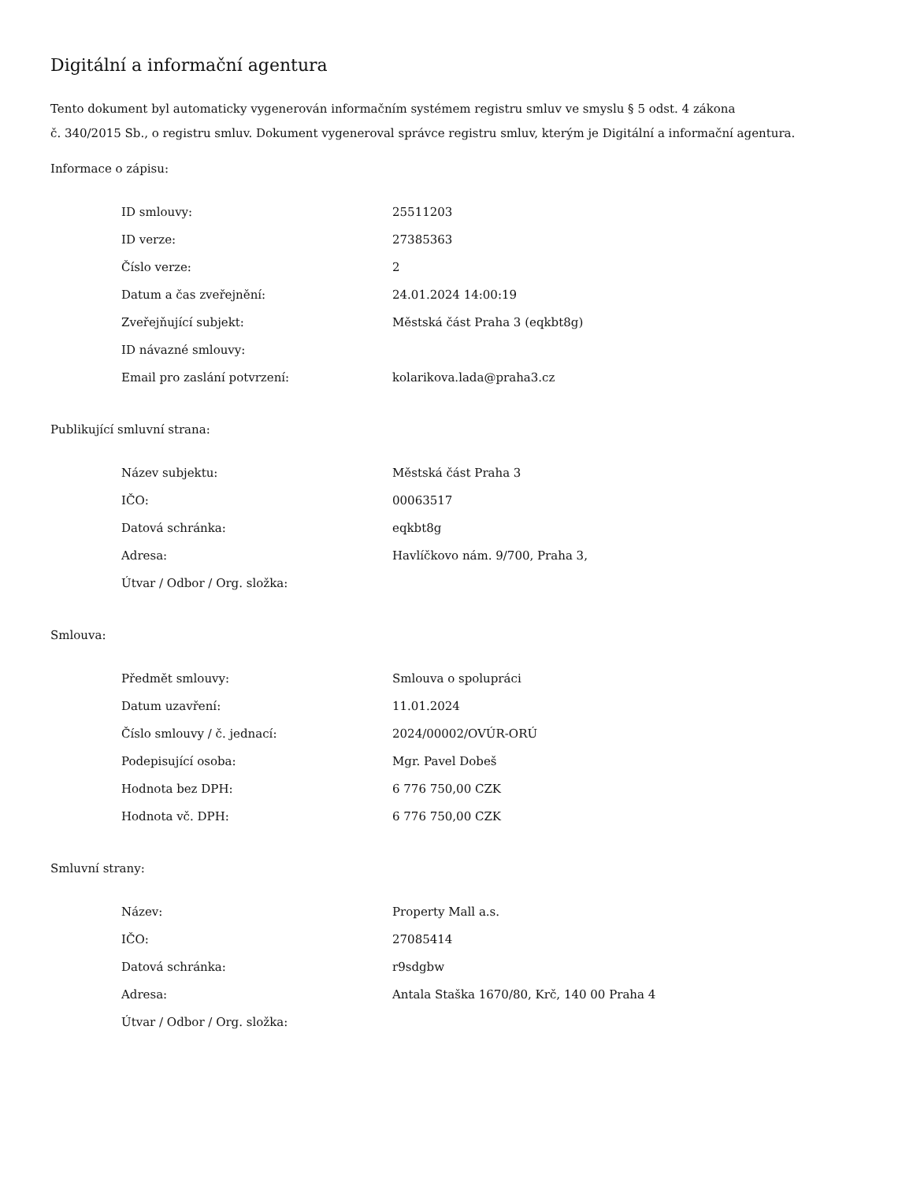Digitální a informační agentura
Tento dokument byl automaticky vygenerován informačním systémem registru smluv ve smyslu § 5 odst. 4 zákona
č. 340/2015 Sb., o registru smluv. Dokument vygeneroval správce registru smluv, kterým je Digitální a informační agentura.
Informace o zápisu:
| ID smlouvy: | 25511203 |
| ID verze: | 27385363 |
| Číslo verze: | 2 |
| Datum a čas zveřejnění: | 24.01.2024 14:00:19 |
| Zveřejňující subjekt: | Městská část Praha 3 (eqkbt8g) |
| ID návazné smlouvy: | |
| Email pro zaslání potvrzení: | kolarikova.lada@praha3.cz |
Publikující smluvní strana:
| Název subjektu: | Městská část Praha 3 |
| IČO: | 00063517 |
| Datová schránka: | eqkbt8g |
| Adresa: | Havlíčkovo nám. 9/700, Praha 3, |
| Útvar / Odbor / Org. složka: | |
Smlouva:
| Předmět smlouvy: | Smlouva o spolupráci |
| Datum uzavření: | 11.01.2024 |
| Číslo smlouvy / č. jednací: | 2024/00002/OVÚR-ORÚ |
| Podepisující osoba: | Mgr. Pavel Dobeš |
| Hodnota bez DPH: | 6 776 750,00 CZK |
| Hodnota vč. DPH: | 6 776 750,00 CZK |
Smluvní strany:
| Název: | Property Mall a.s. |
| IČO: | 27085414 |
| Datová schránka: | r9sdgbw |
| Adresa: | Antala Staška 1670/80, Krč, 140 00 Praha 4 |
| Útvar / Odbor / Org. složka: | |